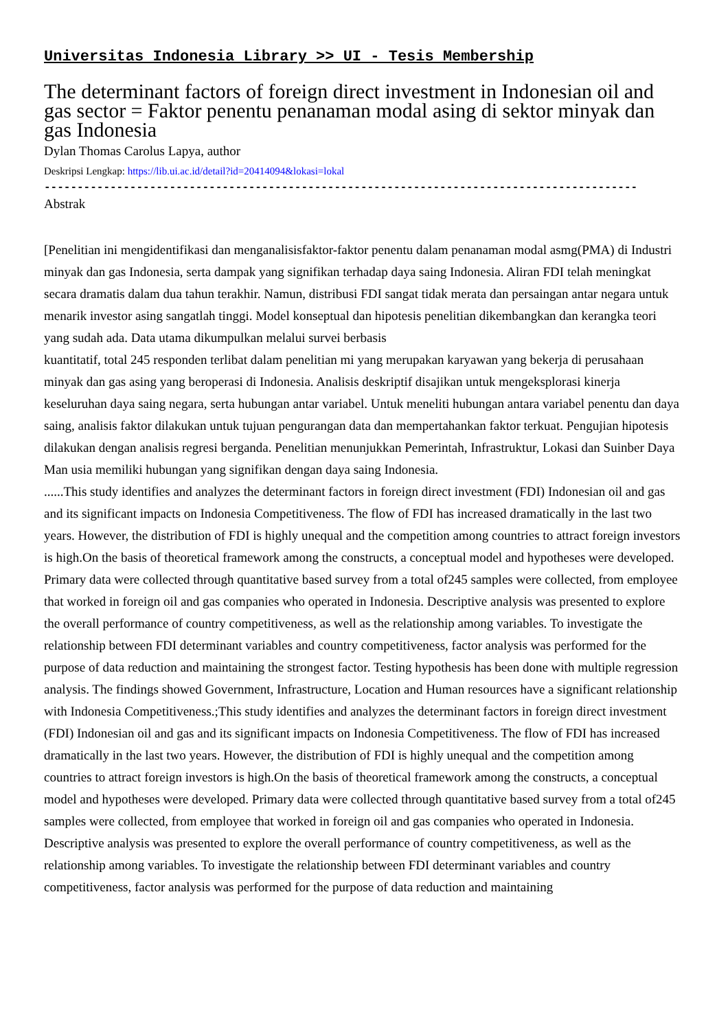Universitas Indonesia Library >> UI - Tesis Membership
The determinant factors of foreign direct investment in Indonesian oil and gas sector = Faktor penentu penanaman modal asing di sektor minyak dan gas Indonesia
Dylan Thomas Carolus Lapya, author
Deskripsi Lengkap: https://lib.ui.ac.id/detail?id=20414094&lokasi=lokal
------------------------------------------------------------------------------------------
Abstrak
[Penelitian ini mengidentifikasi dan menganalisisfaktor-faktor penentu dalam penanaman modal asmg(PMA) di Industri minyak dan gas Indonesia, serta dampak yang signifikan terhadap daya saing Indonesia. Aliran FDI telah meningkat secara dramatis dalam dua tahun terakhir. Namun, distribusi FDI sangat tidak merata dan persaingan antar negara untuk menarik investor asing sangatlah tinggi. Model konseptual dan hipotesis penelitian dikembangkan dan kerangka teori yang sudah ada. Data utama dikumpulkan melalui survei berbasis
kuantitatif, total 245 responden terlibat dalam penelitian mi yang merupakan karyawan yang bekerja di perusahaan minyak dan gas asing yang beroperasi di Indonesia. Analisis deskriptif disajikan untuk mengeksplorasi kinerja keseluruhan daya saing negara, serta hubungan antar variabel. Untuk meneliti hubungan antara variabel penentu dan daya saing, analisis faktor dilakukan untuk tujuan pengurangan data dan mempertahankan faktor terkuat. Pengujian hipotesis dilakukan dengan analisis regresi berganda. Penelitian menunjukkan Pemerintah, Infrastruktur, Lokasi dan Suinber Daya Man usia memiliki hubungan yang signifikan dengan daya saing Indonesia.
......This study identifies and analyzes the determinant factors in foreign direct investment (FDI) Indonesian oil and gas and its significant impacts on Indonesia Competitiveness. The flow of FDI has increased dramatically in the last two years. However, the distribution of FDI is highly unequal and the competition among countries to attract foreign investors is high.On the basis of theoretical framework among the constructs, a conceptual model and hypotheses were developed. Primary data were collected through quantitative based survey from a total of245 samples were collected, from employee that worked in foreign oil and gas companies who operated in Indonesia. Descriptive analysis was presented to explore the overall performance of country competitiveness, as well as the relationship among variables. To investigate the relationship between FDI determinant variables and country competitiveness, factor analysis was performed for the purpose of data reduction and maintaining the strongest factor. Testing hypothesis has been done with multiple regression analysis. The findings showed Government, Infrastructure, Location and Human resources have a significant relationship with Indonesia Competitiveness.;This study identifies and analyzes the determinant factors in foreign direct investment (FDI) Indonesian oil and gas and its significant impacts on Indonesia Competitiveness. The flow of FDI has increased dramatically in the last two years. However, the distribution of FDI is highly unequal and the competition among countries to attract foreign investors is high.On the basis of theoretical framework among the constructs, a conceptual model and hypotheses were developed. Primary data were collected through quantitative based survey from a total of245 samples were collected, from employee that worked in foreign oil and gas companies who operated in Indonesia. Descriptive analysis was presented to explore the overall performance of country competitiveness, as well as the relationship among variables. To investigate the relationship between FDI determinant variables and country competitiveness, factor analysis was performed for the purpose of data reduction and maintaining